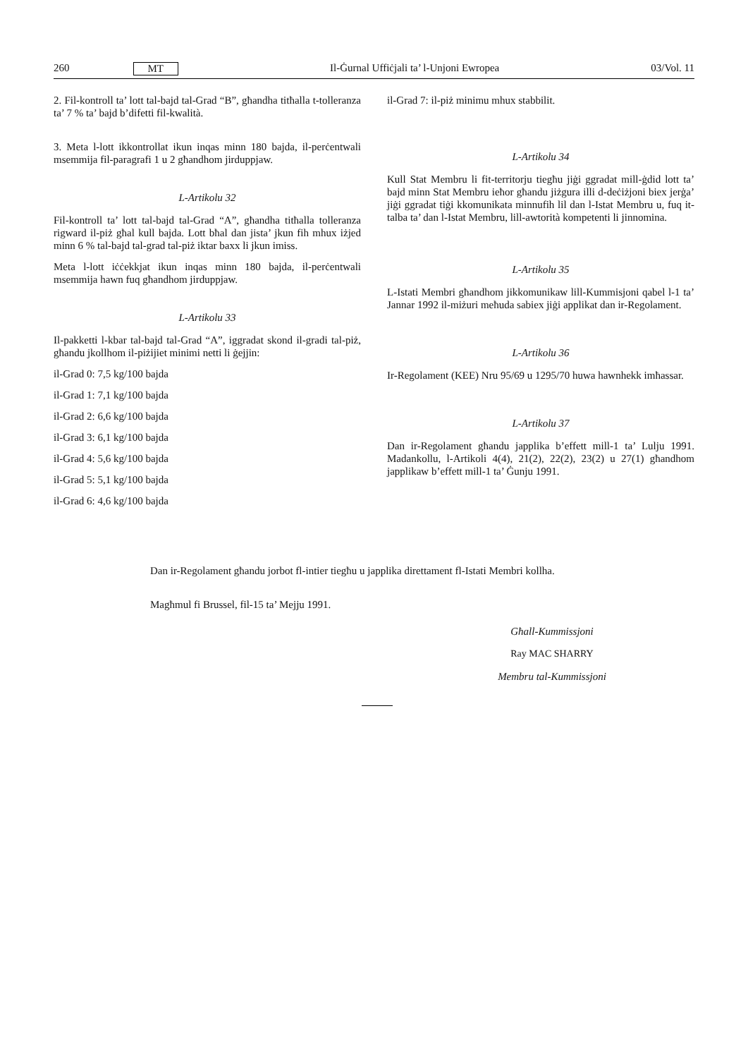260 MT Il-Ġurnal Uffiċjali ta’ l-Unjoni Ewropea 03/Vol. 11
2. Fil-kontroll ta’ lott tal-bajd tal-Grad “B”, għandha titħalla t-tolleranza ta’ 7 % ta’ bajd b’difetti fil-kwalità.
3. Meta l-lott ikkontrollat ikun inqas minn 180 bajda, il-perċentwali msemmija fil-paragrafi 1 u 2 għandhom jirduppjaw.
L-Artikolu 32
Fil-kontroll ta’ lott tal-bajd tal-Grad “A”, għandha titħalla tolleranza rigward il-piż għal kull bajda. Lott bħal dan jista’ jkun fih mhux iżjed minn 6 % tal-bajd tal-grad tal-piż iktar baxx li jkun imiss.
Meta l-lott iċċekkjat ikun inqas minn 180 bajda, il-perċentwali msemmija hawn fuq għandhom jirduppjaw.
L-Artikolu 33
Il-pakketti l-kbar tal-bajd tal-Grad “A”, iggradat skond il-gradi tal-piż, għandu jkollhom il-piżijiet minimi netti li ġejjin:
il-Grad 0: 7,5 kg/100 bajda
il-Grad 1: 7,1 kg/100 bajda
il-Grad 2: 6,6 kg/100 bajda
il-Grad 3: 6,1 kg/100 bajda
il-Grad 4: 5,6 kg/100 bajda
il-Grad 5: 5,1 kg/100 bajda
il-Grad 6: 4,6 kg/100 bajda
il-Grad 7: il-piż minimu mhux stabbilit.
L-Artikolu 34
Kull Stat Membru li fit-territorju tiegħu jiġi ggradat mill-ġdid lott ta’ bajd minn Stat Membru ieħor għandu jiżgura illi d-deċiżjoni biex jerġa’ jiġi ggradat tiġi kkomunikata minnufih lil dan l-Istat Membru u, fuq it-talba ta’ dan l-Istat Membru, lill-awtorità kompetenti li jinnomina.
L-Artikolu 35
L-Istati Membri għandhom jikkomunikaw lill-Kummisjoni qabel l-1 ta’ Jannar 1992 il-miżuri meħuda sabiex jiġi applikat dan ir-Regolament.
L-Artikolu 36
Ir-Regolament (KEE) Nru 95/69 u 1295/70 huwa hawnhekk imħassar.
L-Artikolu 37
Dan ir-Regolament għandu japplika b’effett mill-1 ta’ Lulju 1991. Madankollu, l-Artikoli 4(4), 21(2), 22(2), 23(2) u 27(1) għandhom japplikaw b’effett mill-1 ta’ Ġunju 1991.
Dan ir-Regolament għandu jorbot fl-intier tiegħu u japplika direttament fl-Istati Membri kollha.
Magħmul fi Brussel, fil-15 ta’ Mejju 1991.
Għall-Kummissjoni
Ray MAC SHARRY
Membru tal-Kummissjoni